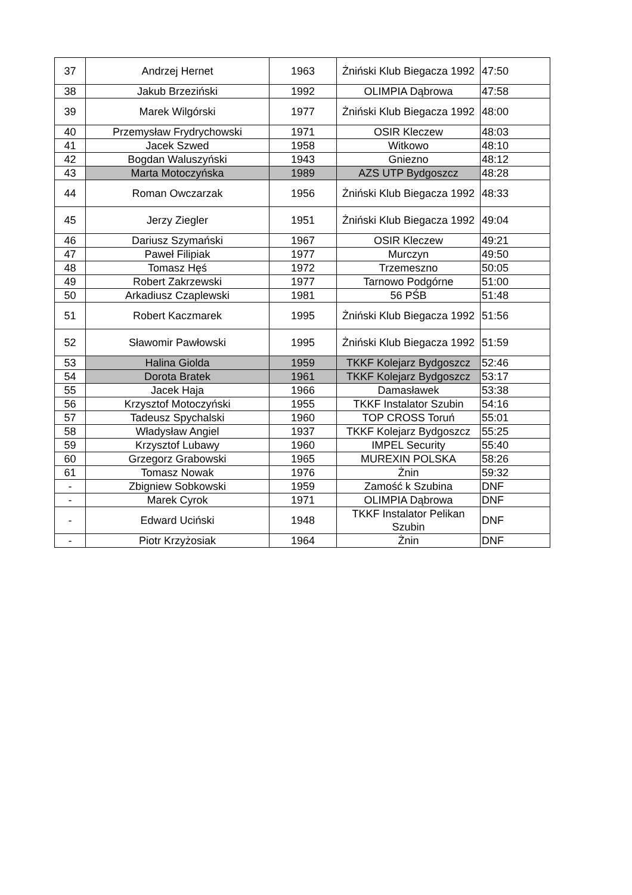| 37 | Andrzej Hernet | 1963 | Żniński Klub Biegacza 1992 | 47:50 |
| 38 | Jakub Brzeziński | 1992 | OLIMPIA Dąbrowa | 47:58 |
| 39 | Marek Wilgórski | 1977 | Żniński Klub Biegacza 1992 | 48:00 |
| 40 | Przemysław Frydrychowski | 1971 | OSIR Kleczew | 48:03 |
| 41 | Jacek Szwed | 1958 | Witkowo | 48:10 |
| 42 | Bogdan Waluszyński | 1943 | Gniezno | 48:12 |
| 43 | Marta Motoczyńska | 1989 | AZS UTP Bydgoszcz | 48:28 |
| 44 | Roman Owczarzak | 1956 | Żniński Klub Biegacza 1992 | 48:33 |
| 45 | Jerzy Ziegler | 1951 | Żniński Klub Biegacza 1992 | 49:04 |
| 46 | Dariusz Szymański | 1967 | OSIR Kleczew | 49:21 |
| 47 | Paweł Filipiak | 1977 | Murczyn | 49:50 |
| 48 | Tomasz Hęś | 1972 | Trzemeszno | 50:05 |
| 49 | Robert Zakrzewski | 1977 | Tarnowo Podgórne | 51:00 |
| 50 | Arkadiusz Czaplewski | 1981 | 56 PŚB | 51:48 |
| 51 | Robert Kaczmarek | 1995 | Żniński Klub Biegacza 1992 | 51:56 |
| 52 | Sławomir Pawłowski | 1995 | Żniński Klub Biegacza 1992 | 51:59 |
| 53 | Halina Giolda | 1959 | TKKF Kolejarz Bydgoszcz | 52:46 |
| 54 | Dorota Bratek | 1961 | TKKF Kolejarz Bydgoszcz | 53:17 |
| 55 | Jacek Haja | 1966 | Damasławek | 53:38 |
| 56 | Krzysztof Motoczyński | 1955 | TKKF Instalator Szubin | 54:16 |
| 57 | Tadeusz Spychalski | 1960 | TOP CROSS Toruń | 55:01 |
| 58 | Władysław Angiel | 1937 | TKKF Kolejarz Bydgoszcz | 55:25 |
| 59 | Krzysztof Lubawy | 1960 | IMPEL Security | 55:40 |
| 60 | Grzegorz Grabowski | 1965 | MUREXIN POLSKA | 58:26 |
| 61 | Tomasz Nowak | 1976 | Żnin | 59:32 |
| - | Zbigniew Sobkowski | 1959 | Zamość k Szubina | DNF |
| - | Marek Cyrok | 1971 | OLIMPIA Dąbrowa | DNF |
| - | Edward Uciński | 1948 | TKKF Instalator Pelikan Szubin | DNF |
| - | Piotr Krzyżosiak | 1964 | Żnin | DNF |